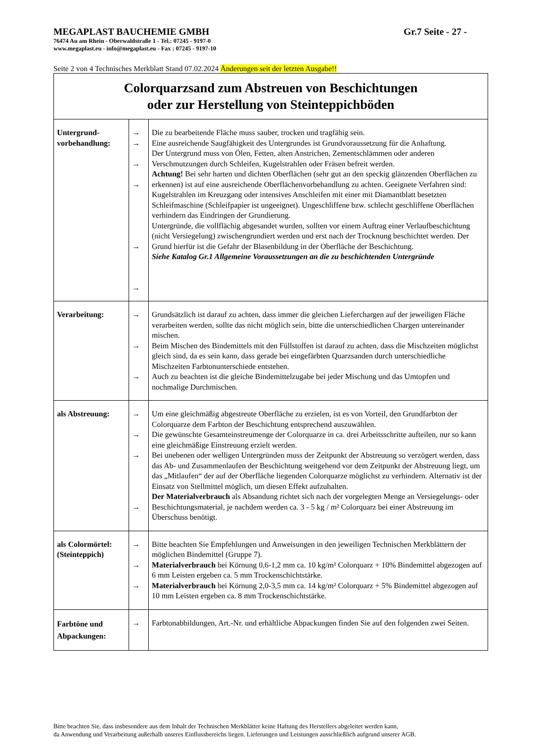MEGAPLAST BAUCHEMIE GMBH Gr.7 Seite - 27 -
76474 Au am Rhein - Oberwaldstraße 1 - Tel.: 07245 - 9197-0
www.megaplast.eu - info@megaplast.eu - Fax : 07245 - 9197-10
Seite 2 von 4 Technisches Merkblatt Stand 07.02.2024 Änderungen seit der letzten Ausgabe!!
| Colorquarzsand zum Abstreuen von Beschichtungen oder zur Herstellung von Steinteppichböden | | |
| Untergrund- vorbehandlung: | → → → → → → | Die zu bearbeitende Fläche muss sauber, trocken und tragfähig sein. Eine ausreichende Saugfähigkeit des Untergrundes ist Grundvoraussetzung für die Anhaftung. Der Untergrund muss von Ölen, Fetten, alten Anstrichen, Zementschlämmen oder anderen Verschmutzungen durch Schleifen, Kugelstrahlen oder Fräsen befreit werden. Achtung! Bei sehr harten und dichten Oberflächen (sehr gut an den speckig glänzenden Oberflächen zu erkennen) ist auf eine ausreichende Oberflächenvorbehandlung zu achten. Geeignete Verfahren sind: Kugelstrahlen im Kreuzgang oder intensives Anschleifen mit einer mit Diamantblatt besetzten Schleifmaschine (Schleifpapier ist ungeeignet). Ungeschliffene bzw. schlecht geschliffene Oberflächen verhindern das Eindringen der Grundierung. Untergründe, die vollflächig abgesandet wurden, sollten vor einem Auftrag einer Verlaufbeschichtung (nicht Versiegelung) zwischengrundiert werden und erst nach der Trocknung beschichtet werden. Der Grund hierfür ist die Gefahr der Blasenbildung in der Oberfläche der Beschichtung. Siehe Katalog Gr.1 Allgemeine Voraussetzungen an die zu beschichtenden Untergründe |
| Verarbeitung: | → → → | Grundsätzlich ist darauf zu achten, dass immer die gleichen Lieferchargen auf der jeweiligen Fläche verarbeiten werden, sollte das nicht möglich sein, bitte die unterschiedlichen Chargen untereinander mischen. Beim Mischen des Bindemittels mit den Füllstoffen ist darauf zu achten, dass die Mischzeiten möglichst gleich sind, da es sein kann, dass gerade bei eingefärbten Quarzsanden durch unterschiedliche Mischzeiten Farbtonunterschiede entstehen. Auch zu beachten ist die gleiche Bindemittelzugabe bei jeder Mischung und das Umtopfen und nochmalige Durchmischen. |
| als Abstreuung: | → → → → | Um eine gleichmäßig abgestreute Oberfläche zu erzielen, ist es von Vorteil, den Grundfarbton der Colorquarze dem Farbton der Beschichtung entsprechend auszuwählen. Die gewünschte Gesamteinstreumenge der Colorquarze in ca. drei Arbeitsschritte aufteilen, nur so kann eine gleichmäßige Einstreuung erzielt werden. Bei unebenen oder welligen Untergründen muss der Zeitpunkt der Abstreuung so verzögert werden, dass das Ab- und Zusammenlaufen der Beschichtung weitgehend vor dem Zeitpunkt der Abstreuung liegt, um das „Mitlaufen“ der auf der Oberfläche liegenden Colorquarze möglichst zu verhindern. Alternativ ist der Einsatz von Stellmittel möglich, um diesen Effekt aufzuhalten. Der Materialverbrauch als Absandung richtet sich nach der vorgelegten Menge an Versiegelungs- oder Beschichtungsmaterial, je nachdem werden ca. 3 - 5 kg / m² Colorquarz bei einer Abstreuung im Überschuss benötigt. |
| als Colormörtel: (Steinteppich) | → → → | Bitte beachten Sie Empfehlungen und Anweisungen in den jeweiligen Technischen Merkblättern der möglichen Bindemittel (Gruppe 7). Materialverbrauch bei Körnung 0,6-1,2 mm ca. 10 kg/m² Colorquarz + 10% Bindemittel abgezogen auf 6 mm Leisten ergeben ca. 5 mm Trockenschichtstärke. Materialverbrauch bei Körnung 2,0-3,5 mm ca. 14 kg/m² Colorquarz + 5% Bindemittel abgezogen auf 10 mm Leisten ergeben ca. 8 mm Trockenschichtstärke. |
| Farbtöne und Abpackungen: | → | Farbtonabbildungen, Art.-Nr. und erhältliche Abpackungen finden Sie auf den folgenden zwei Seiten. |
Bitte beachten Sie, dass insbesondere aus dem Inhalt der Technischen Merkblätter keine Haftung des Herstellers abgeleitet werden kann,
da Anwendung und Verarbeitung außerhalb unseres Einflussbereichs liegen. Lieferungen und Leistungen ausschließlich aufgrund unserer AGB.